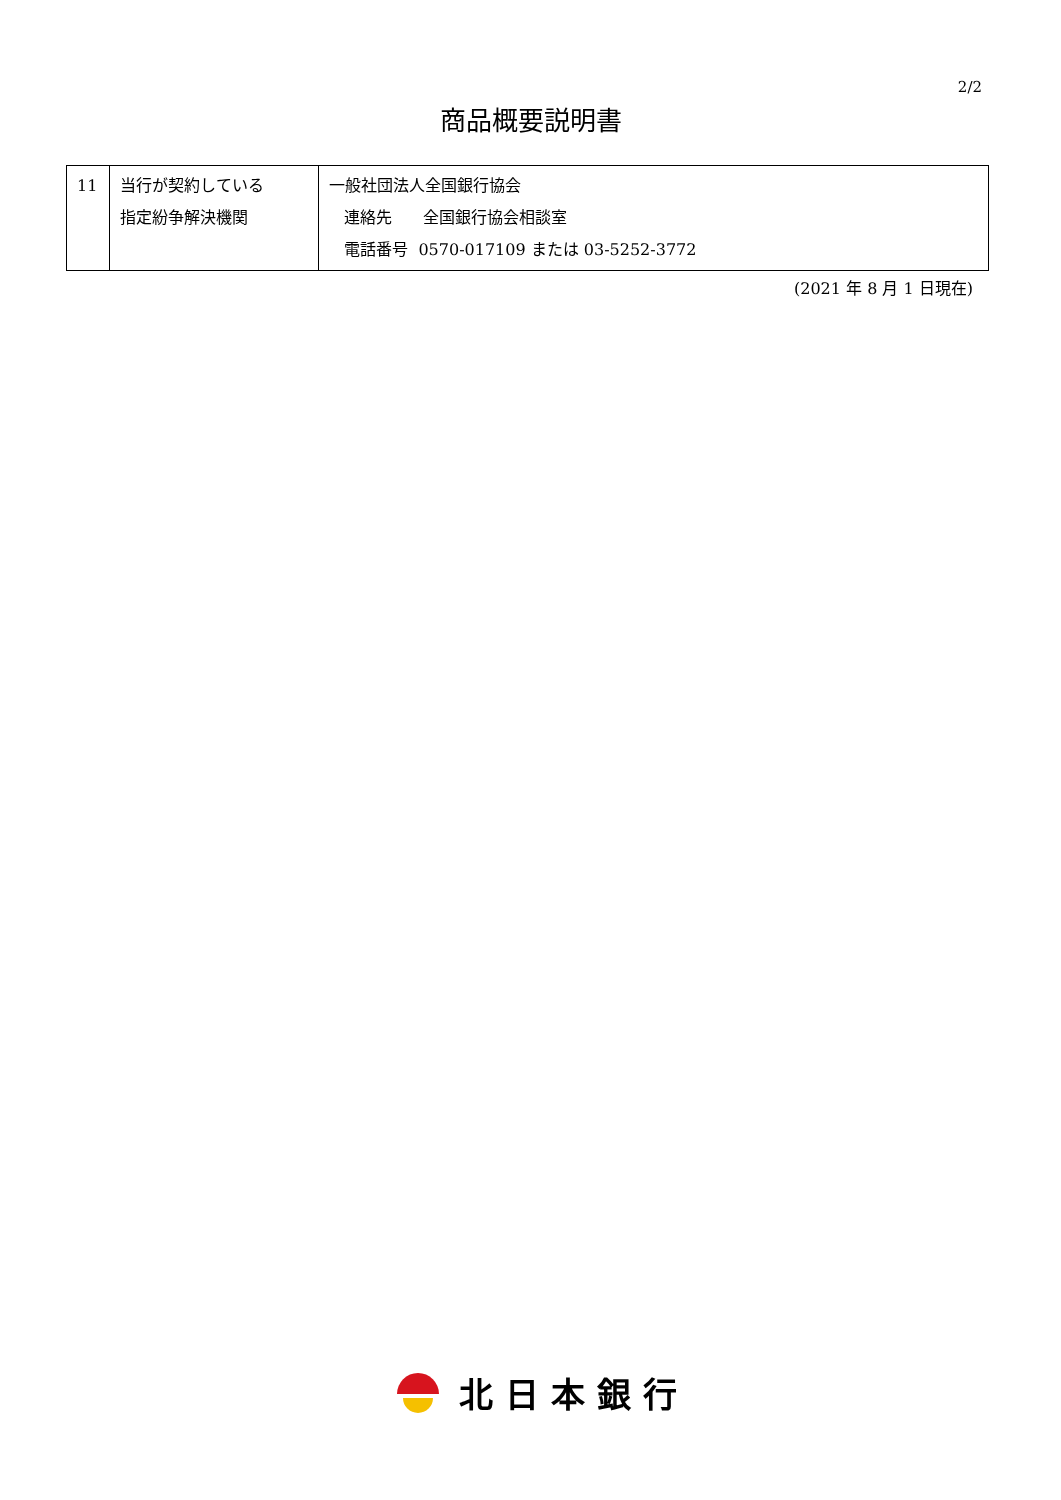2/2
商品概要説明書
| 11 | 当行が契約している 指定紛争解決機関 | 一般社団法人全国銀行協会 連絡先 全国銀行協会相談室 電話番号 0570-017109 または 03-5252-3772 |
(2021 年 8 月 1 日現在)
北日本銀行